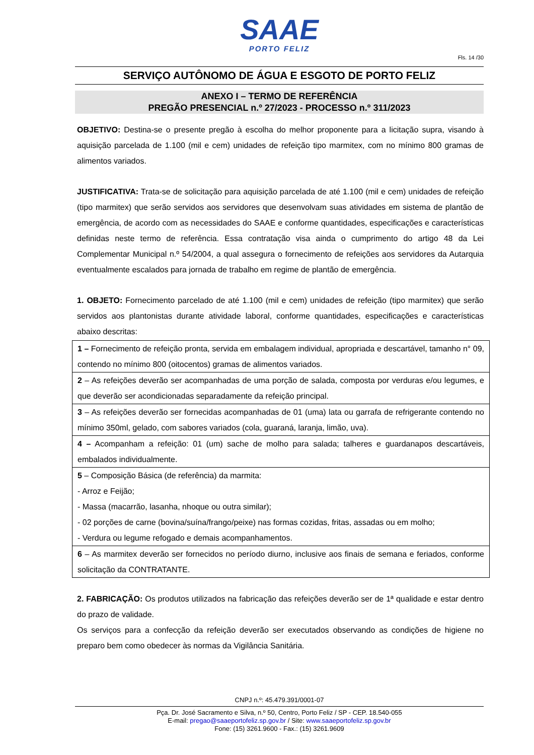SAAE
PORTO FELIZ
Fls. 14 /30
SERVIÇO AUTÔNOMO DE ÁGUA E ESGOTO DE PORTO FELIZ
ANEXO I – TERMO DE REFERÊNCIA
PREGÃO PRESENCIAL n.º 27/2023 - PROCESSO n.º 311/2023
OBJETIVO: Destina-se o presente pregão à escolha do melhor proponente para a licitação supra, visando à aquisição parcelada de 1.100 (mil e cem) unidades de refeição tipo marmitex, com no mínimo 800 gramas de alimentos variados.
JUSTIFICATIVA: Trata-se de solicitação para aquisição parcelada de até 1.100 (mil e cem) unidades de refeição (tipo marmitex) que serão servidos aos servidores que desenvolvam suas atividades em sistema de plantão de emergência, de acordo com as necessidades do SAAE e conforme quantidades, especificações e características definidas neste termo de referência. Essa contratação visa ainda o cumprimento do artigo 48 da Lei Complementar Municipal n.º 54/2004, a qual assegura o fornecimento de refeições aos servidores da Autarquia eventualmente escalados para jornada de trabalho em regime de plantão de emergência.
1. OBJETO: Fornecimento parcelado de até 1.100 (mil e cem) unidades de refeição (tipo marmitex) que serão servidos aos plantonistas durante atividade laboral, conforme quantidades, especificações e características abaixo descritas:
| 1 – Fornecimento de refeição pronta, servida em embalagem individual, apropriada e descartável, tamanho n° 09, contendo no mínimo 800 (oitocentos) gramas de alimentos variados. |
| 2 – As refeições deverão ser acompanhadas de uma porção de salada, composta por verduras e/ou legumes, e que deverão ser acondicionadas separadamente da refeição principal. |
| 3 – As refeições deverão ser fornecidas acompanhadas de 01 (uma) lata ou garrafa de refrigerante contendo no mínimo 350ml, gelado, com sabores variados (cola, guaraná, laranja, limão, uva). |
| 4 – Acompanham a refeição: 01 (um) sache de molho para salada; talheres e guardanapos descartáveis, embalados individualmente. |
| 5 – Composição Básica (de referência) da marmita: - Arroz e Feijão; - Massa (macarrão, lasanha, nhoque ou outra similar); - 02 porções de carne (bovina/suína/frango/peixe) nas formas cozidas, fritas, assadas ou em molho; - Verdura ou legume refogado e demais acompanhamentos. |
| 6 – As marmitex deverão ser fornecidos no período diurno, inclusive aos finais de semana e feriados, conforme solicitação da CONTRATANTE. |
2. FABRICAÇÃO: Os produtos utilizados na fabricação das refeições deverão ser de 1ª qualidade e estar dentro do prazo de validade.
Os serviços para a confecção da refeição deverão ser executados observando as condições de higiene no preparo bem como obedecer às normas da Vigilância Sanitária.
CNPJ n.º: 45.479.391/0001-07
Pça. Dr. José Sacramento e Silva, n.º 50, Centro, Porto Feliz / SP - CEP. 18.540-055
E-mail: pregao@saaeportofeliz.sp.gov.br / Site: www.saaeportofeliz.sp.gov.br
Fone: (15) 3261.9600 - Fax.: (15) 3261.9609